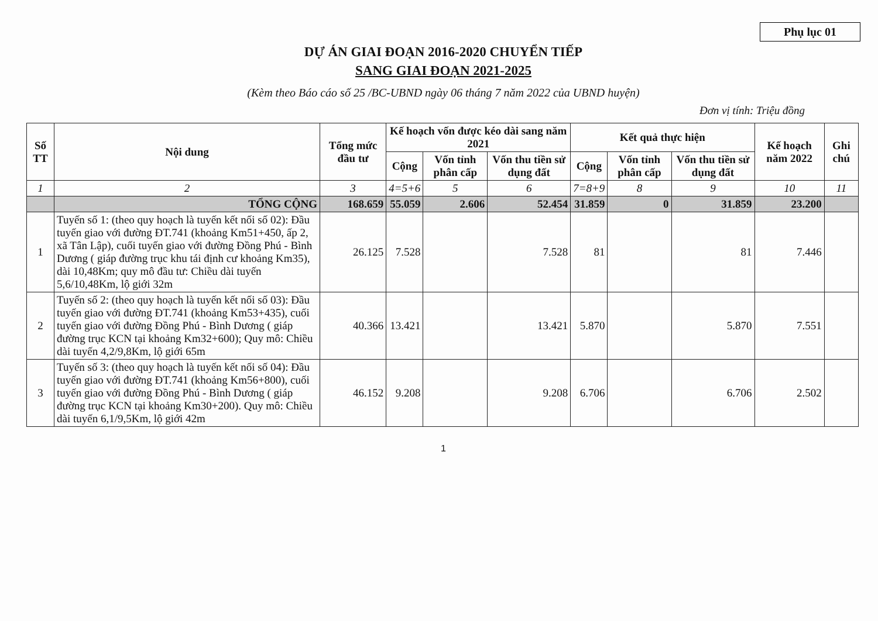Phụ lục 01
DỰ ÁN GIAI ĐOẠN 2016-2020 CHUYỂN TIẾP
SANG GIAI ĐOẠN 2021-2025
(Kèm theo Báo cáo số 25 /BC-UBND ngày 06 tháng 7 năm 2022 của UBND huyện)
Đơn vị tính: Triệu đồng
| Số TT | Nội dung | Tổng mức đầu tư | Kế hoạch vốn được kéo dài sang năm 2021 | | | Kết quả thực hiện | | | Kế hoạch năm 2022 | Ghi chú |
| --- | --- | --- | --- | --- | --- | --- | --- | --- | --- | --- |
| | | | Cộng | Vốn tỉnh phân cấp | Vốn thu tiền sử dụng đất | Cộng | Vốn tỉnh phân cấp | Vốn thu tiền sử dụng đất | | |
| 1 | 2 | 3 | 4=5+6 | 5 | 6 | 7=8+9 | 8 | 9 | 10 | 11 |
| | TỔNG CỘNG | 168.659 | 55.059 | 2.606 | 52.454 | 31.859 | 0 | 31.859 | 23.200 | |
| 1 | Tuyến số 1: (theo quy hoạch là tuyến kết nối số 02): Đầu tuyến giao với đường ĐT.741 (khoảng Km51+450, ấp 2, xã Tân Lập), cuối tuyến giao với đường Đồng Phú - Bình Dương ( giáp đường trục khu tái định cư khoảng Km35), dài 10,48Km; quy mô đầu tư: Chiều dài tuyến 5,6/10,48Km, lộ giới 32m | 26.125 | 7.528 | | 7.528 | 81 | | 81 | 7.446 | |
| 2 | Tuyến số 2: (theo quy hoạch là tuyến kết nối số 03): Đầu tuyến giao với đường ĐT.741 (khoảng Km53+435), cuối tuyến giao với đường Đồng Phú - Bình Dương ( giáp đường trục KCN tại khoảng Km32+600); Quy mô: Chiều dài tuyến 4,2/9,8Km, lộ giới 65m | 40.366 | 13.421 | | 13.421 | 5.870 | | 5.870 | 7.551 | |
| 3 | Tuyến số 3: (theo quy hoạch là tuyến kết nối số 04): Đầu tuyến giao với đường ĐT.741 (khoảng Km56+800), cuối tuyến giao với đường Đồng Phú - Bình Dương ( giáp đường trục KCN tại khoảng Km30+200). Quy mô: Chiều dài tuyến 6,1/9,5Km, lộ giới 42m | 46.152 | 9.208 | | 9.208 | 6.706 | | 6.706 | 2.502 | |
1